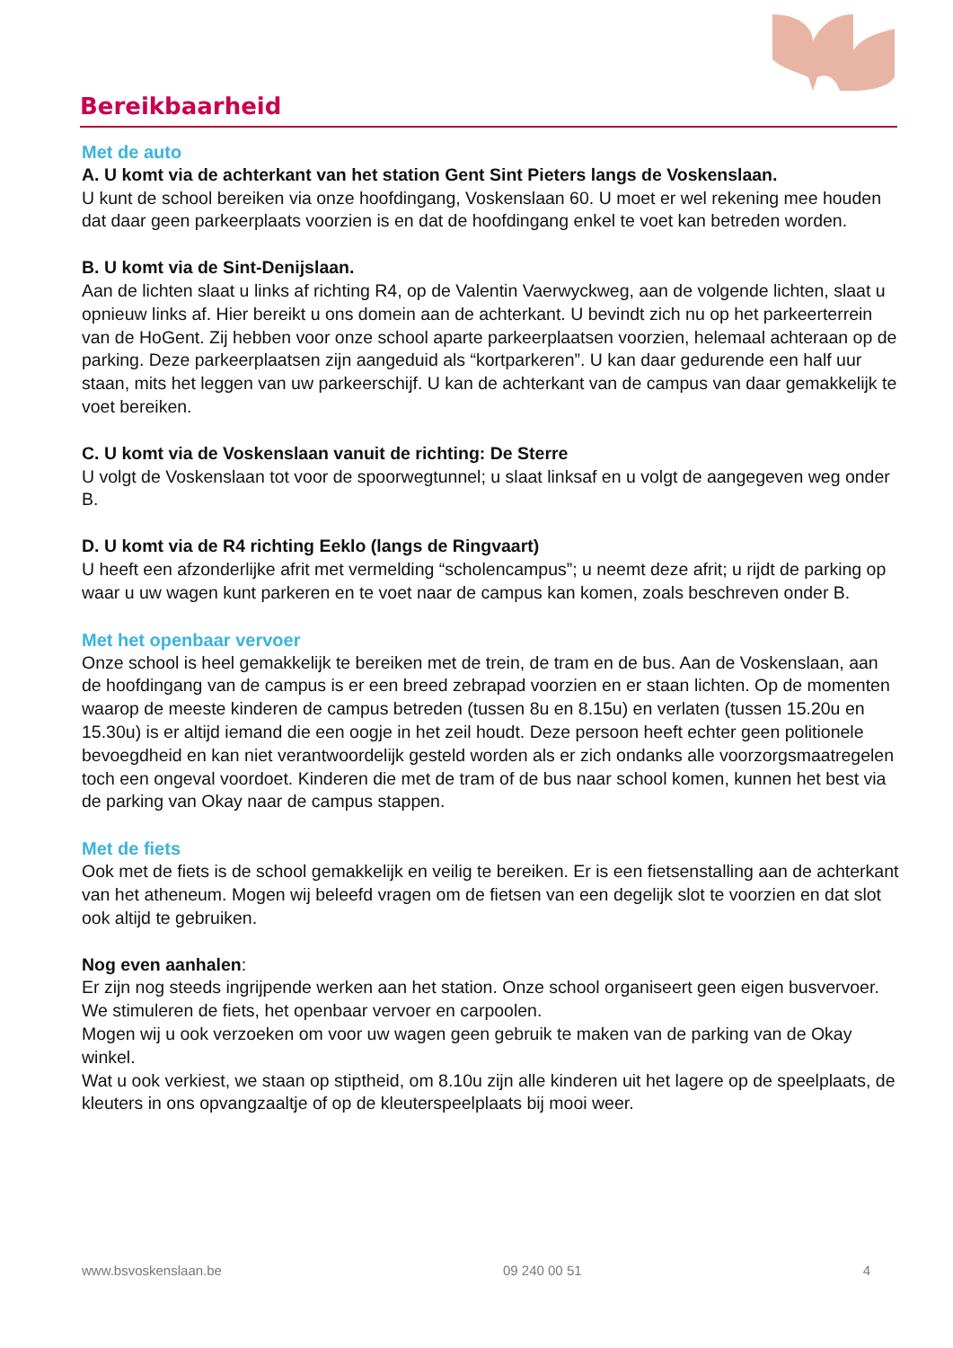Bereikbaarheid
Met de auto
A. U komt via de achterkant van het station Gent Sint Pieters langs de Voskenslaan.
U kunt de school bereiken via onze hoofdingang, Voskenslaan 60. U moet er wel rekening mee houden dat daar geen parkeerplaats voorzien is en dat de hoofdingang enkel te voet kan betreden worden.
B. U komt via de Sint-Denijslaan.
Aan de lichten slaat u links af richting R4, op de Valentin Vaerwyckweg, aan de volgende lichten, slaat u opnieuw links af. Hier bereikt u ons domein aan de achterkant. U bevindt zich nu op het parkeerterrein van de HoGent. Zij hebben voor onze school aparte parkeerplaatsen voorzien, helemaal achteraan op de parking. Deze parkeerplaatsen zijn aangeduid als “kortparkeren”. U kan daar gedurende een half uur staan, mits het leggen van uw parkeerschijf. U kan de achterkant van de campus van daar gemakkelijk te voet bereiken.
C. U komt via de Voskenslaan vanuit de richting: De Sterre
U volgt de Voskenslaan tot voor de spoorwegtunnel; u slaat linksaf en u volgt de aangegeven weg onder B.
D. U komt via de R4 richting Eeklo (langs de Ringvaart)
U heeft een afzonderlijke afrit met vermelding “scholencampus”; u neemt deze afrit; u rijdt de parking op waar u uw wagen kunt parkeren en te voet naar de campus kan komen, zoals beschreven onder B.
Met het openbaar vervoer
Onze school is heel gemakkelijk te bereiken met de trein, de tram en de bus. Aan de Voskenslaan, aan de hoofdingang van de campus is er een breed zebrapad voorzien en er staan lichten. Op de momenten waarop de meeste kinderen de campus betreden (tussen 8u en 8.15u) en verlaten (tussen 15.20u en 15.30u) is er altijd iemand die een oogje in het zeil houdt. Deze persoon heeft echter geen politionele bevoegdheid en kan niet verantwoordelijk gesteld worden als er zich ondanks alle voorzorgsmaatregelen toch een ongeval voordoet. Kinderen die met de tram of de bus naar school komen, kunnen het best via de parking van Okay naar de campus stappen.
Met de fiets
Ook met de fiets is de school gemakkelijk en veilig te bereiken. Er is een fietsenstalling aan de achterkant van het atheneum. Mogen wij beleefd vragen om de fietsen van een degelijk slot te voorzien en dat slot ook altijd te gebruiken.
Nog even aanhalen:
Er zijn nog steeds ingrijpende werken aan het station. Onze school organiseert geen eigen busvervoer. We stimuleren de fiets, het openbaar vervoer en carpoolen.
Mogen wij u ook verzoeken om voor uw wagen geen gebruik te maken van de parking van de Okay winkel.
Wat u ook verkiest, we staan op stiptheid, om 8.10u zijn alle kinderen uit het lagere op de speelplaats, de kleuters in ons opvangzaaltje of op de kleuterspeelplaats bij mooi weer.
www.bsvoskenslaan.be 09 240 00 51 4